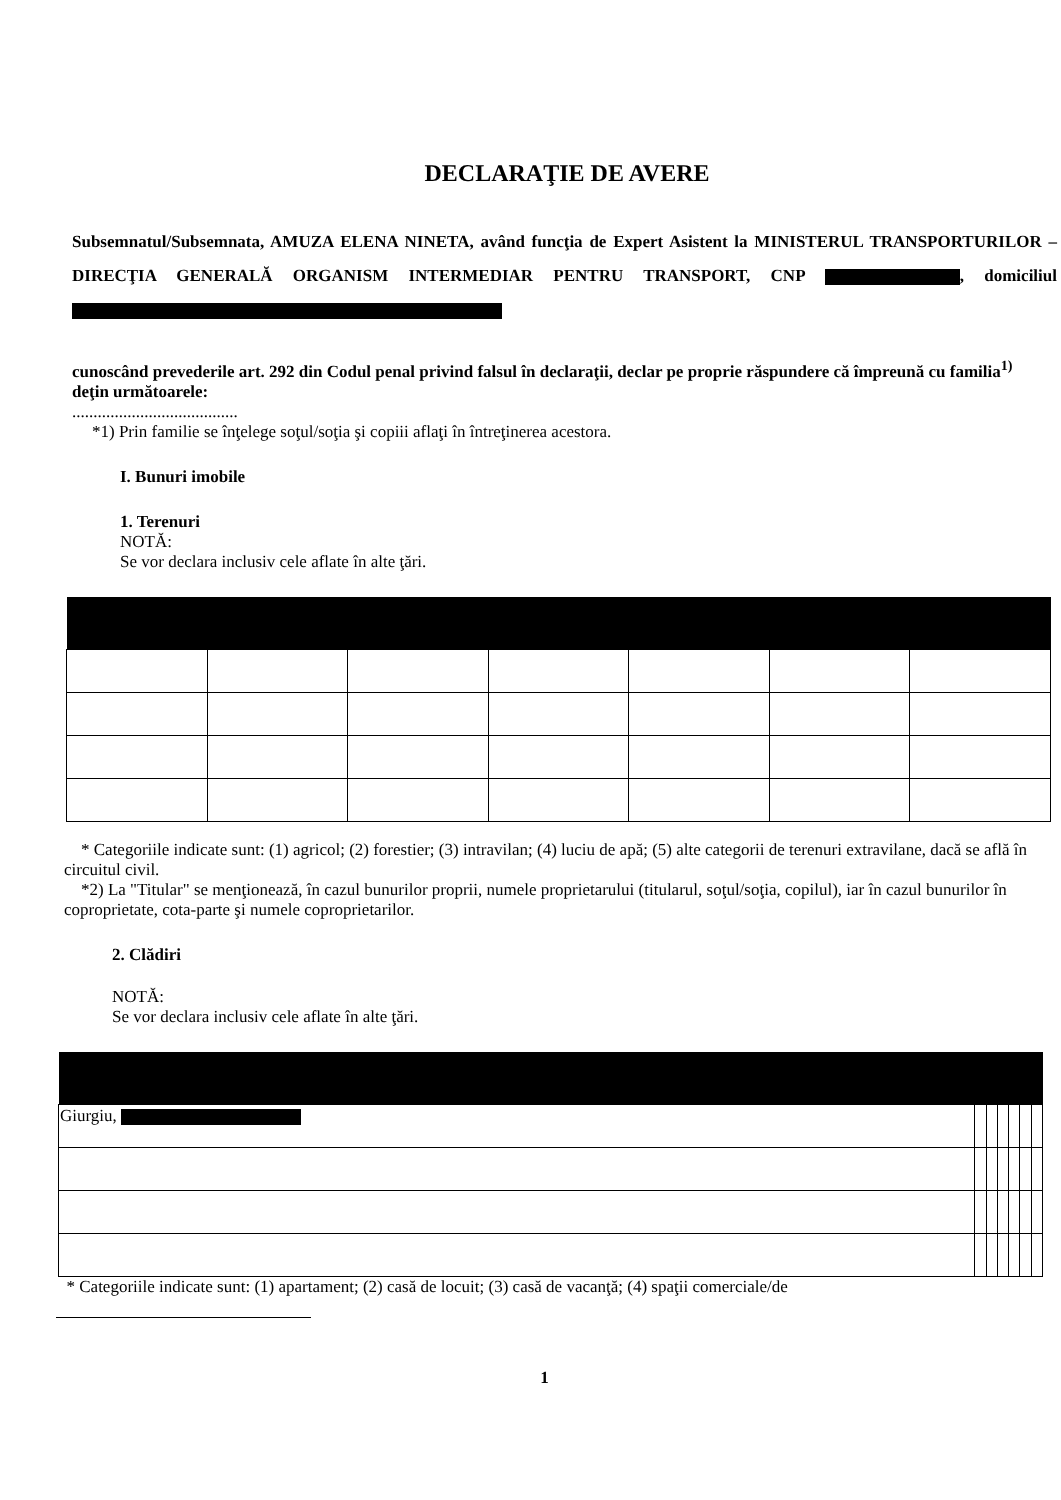DECLARAŢIE DE AVERE
Subsemnatul/Subsemnata, AMUZA ELENA NINETA, având funcţia de Expert Asistent la MINISTERUL TRANSPORTURILOR – DIRECŢIA GENERALĂ ORGANISM INTERMEDIAR PENTRU TRANSPORT, CNP , domiciliul
cunoscând prevederile art. 292 din Codul penal privind falsul în declaraţii, declar pe proprie răspundere că împreună cu familia<sup>1)</sup> deţin următoarele:
.......................................
*1) Prin familie se înţelege soţul/soţia şi copiii aflaţi în întreţinerea acestora.
I. Bunuri imobile
1. Terenuri
NOTĂ:
Se vor declara inclusiv cele aflate în alte ţări.
* Categoriile indicate sunt: (1) agricol; (2) forestier; (3) intravilan; (4) luciu de apă; (5) alte categorii de terenuri extravilane, dacă se află în circuitul civil.
*2) La "Titular" se menţionează, în cazul bunurilor proprii, numele proprietarului (titularul, soţul/soţia, copilul), iar în cazul bunurilor în coproprietate, cota-parte şi numele coproprietarilor.
2. Clădiri
NOTĂ:
Se vor declara inclusiv cele aflate în alte ţări.
| Giurgiu, | | | | | | |
* Categoriile indicate sunt: (1) apartament; (2) casă de locuit; (3) casă de vacanţă; (4) spaţii comerciale/de
1